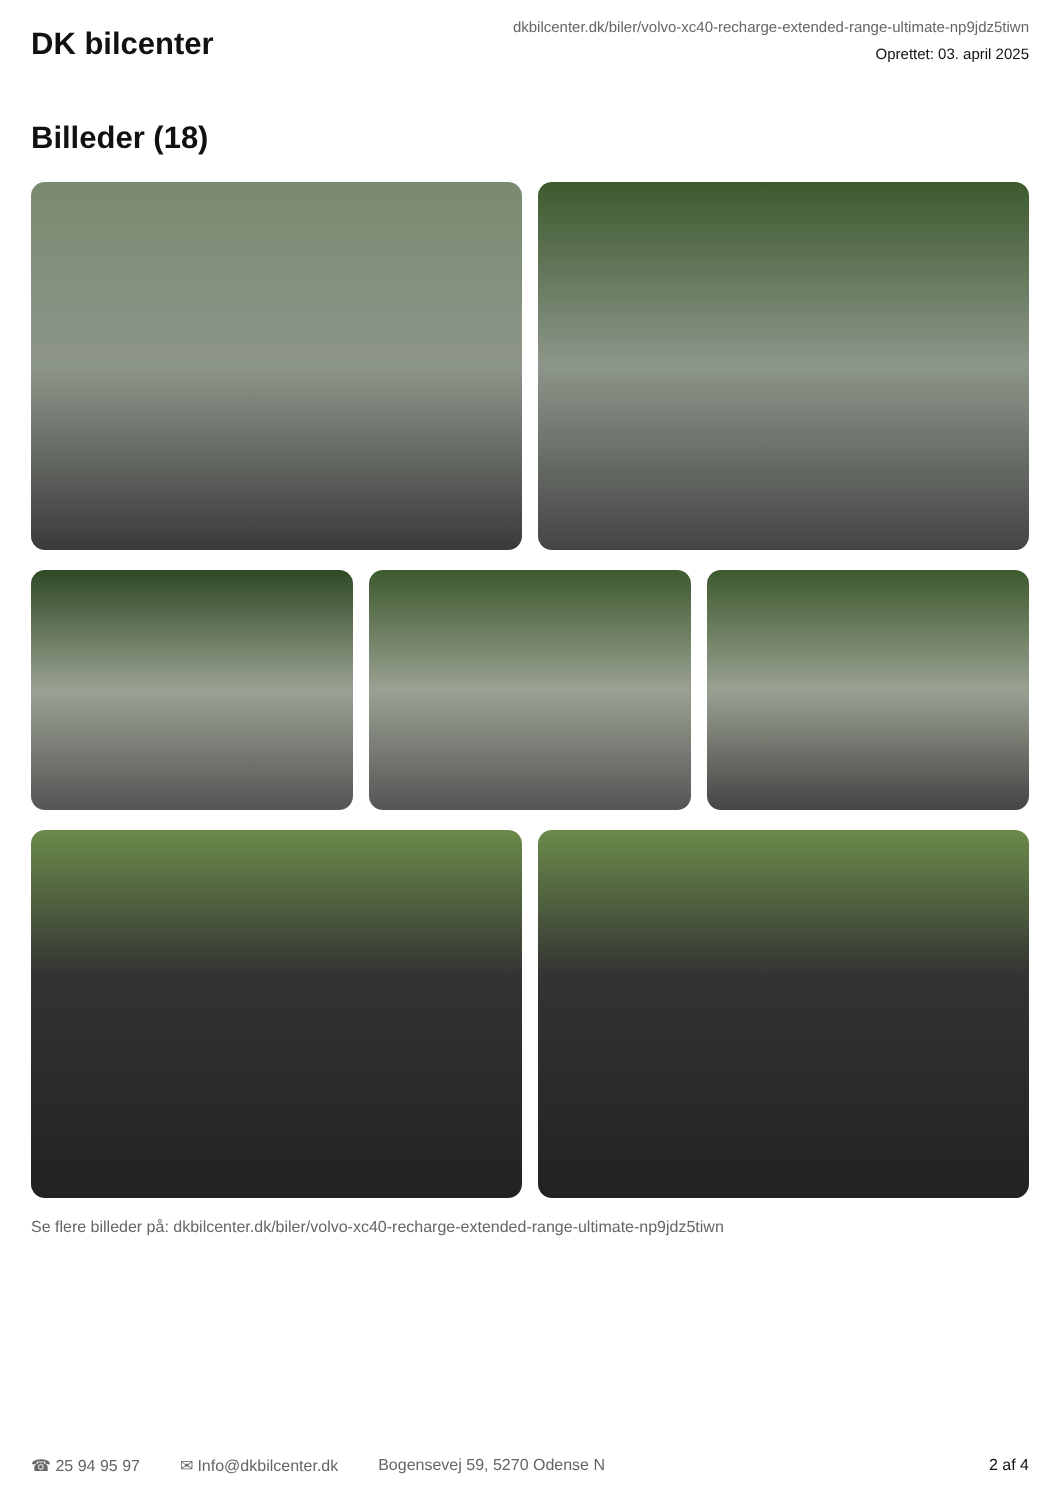DK bilcenter
dkbilcenter.dk/biler/volvo-xc40-recharge-extended-range-ultimate-np9jdz5tiwn
Oprettet: 03. april 2025
Billeder (18)
Se flere billeder på: dkbilcenter.dk/biler/volvo-xc40-recharge-extended-range-ultimate-np9jdz5tiwn
☎ 25 94 95 97 ✉ Info@dkbilcenter.dk Bogensevej 59, 5270 Odense N 2 af 4